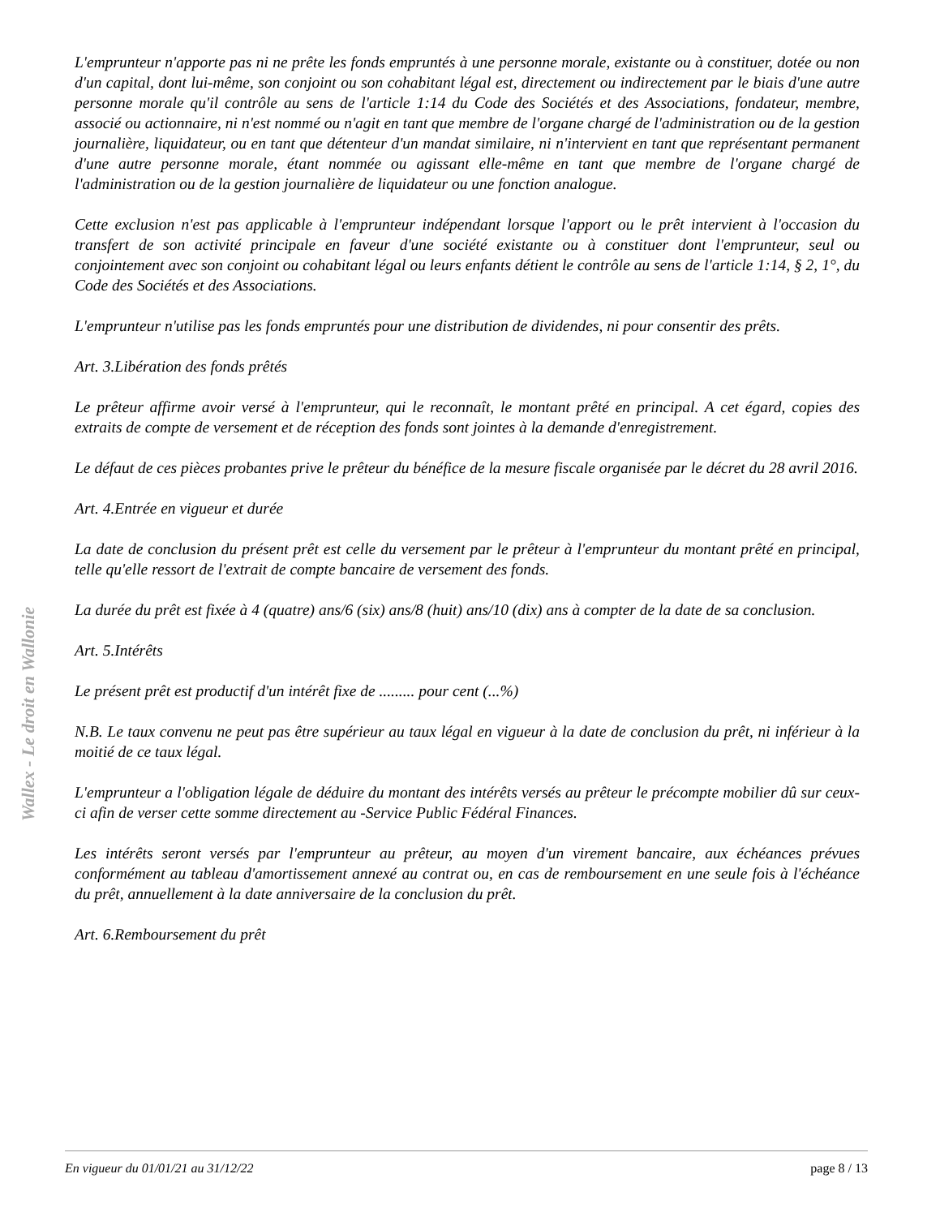Wallex - Le droit en Wallonie
L'emprunteur n'apporte pas ni ne prête les fonds empruntés à une personne morale, existante ou à constituer, dotée ou non d'un capital, dont lui-même, son conjoint ou son cohabitant légal est, directement ou indirectement par le biais d'une autre personne morale qu'il contrôle au sens de l'article 1:14 du Code des Sociétés et des Associations, fondateur, membre, associé ou actionnaire, ni n'est nommé ou n'agit en tant que membre de l'organe chargé de l'administration ou de la gestion journalière, liquidateur, ou en tant que détenteur d'un mandat similaire, ni n'intervient en tant que représentant permanent d'une autre personne morale, étant nommée ou agissant elle-même en tant que membre de l'organe chargé de l'administration ou de la gestion journalière de liquidateur ou une fonction analogue.
Cette exclusion n'est pas applicable à l'emprunteur indépendant lorsque l'apport ou le prêt intervient à l'occasion du transfert de son activité principale en faveur d'une société existante ou à constituer dont l'emprunteur, seul ou conjointement avec son conjoint ou cohabitant légal ou leurs enfants détient le contrôle au sens de l'article 1:14, § 2, 1°, du Code des Sociétés et des Associations.
L'emprunteur n'utilise pas les fonds empruntés pour une distribution de dividendes, ni pour consentir des prêts.
Art. 3.Libération des fonds prêtés
Le prêteur affirme avoir versé à l'emprunteur, qui le reconnaît, le montant prêté en principal. A cet égard, copies des extraits de compte de versement et de réception des fonds sont jointes à la demande d'enregistrement.
Le défaut de ces pièces probantes prive le prêteur du bénéfice de la mesure fiscale organisée par le décret du 28 avril 2016.
Art. 4.Entrée en vigueur et durée
La date de conclusion du présent prêt est celle du versement par le prêteur à l'emprunteur du montant prêté en principal, telle qu'elle ressort de l'extrait de compte bancaire de versement des fonds.
La durée du prêt est fixée à 4 (quatre) ans/6 (six) ans/8 (huit) ans/10 (dix) ans à compter de la date de sa conclusion.
Art. 5.Intérêts
Le présent prêt est productif d'un intérêt fixe de ......... pour cent (...%)
N.B. Le taux convenu ne peut pas être supérieur au taux légal en vigueur à la date de conclusion du prêt, ni inférieur à la moitié de ce taux légal.
L'emprunteur a l'obligation légale de déduire du montant des intérêts versés au prêteur le précompte mobilier dû sur ceux-ci afin de verser cette somme directement au -Service Public Fédéral Finances.
Les intérêts seront versés par l'emprunteur au prêteur, au moyen d'un virement bancaire, aux échéances prévues conformément au tableau d'amortissement annexé au contrat ou, en cas de remboursement en une seule fois à l'échéance du prêt, annuellement à la date anniversaire de la conclusion du prêt.
Art. 6.Remboursement du prêt
En vigueur du 01/01/21 au 31/12/22 page 8 / 13